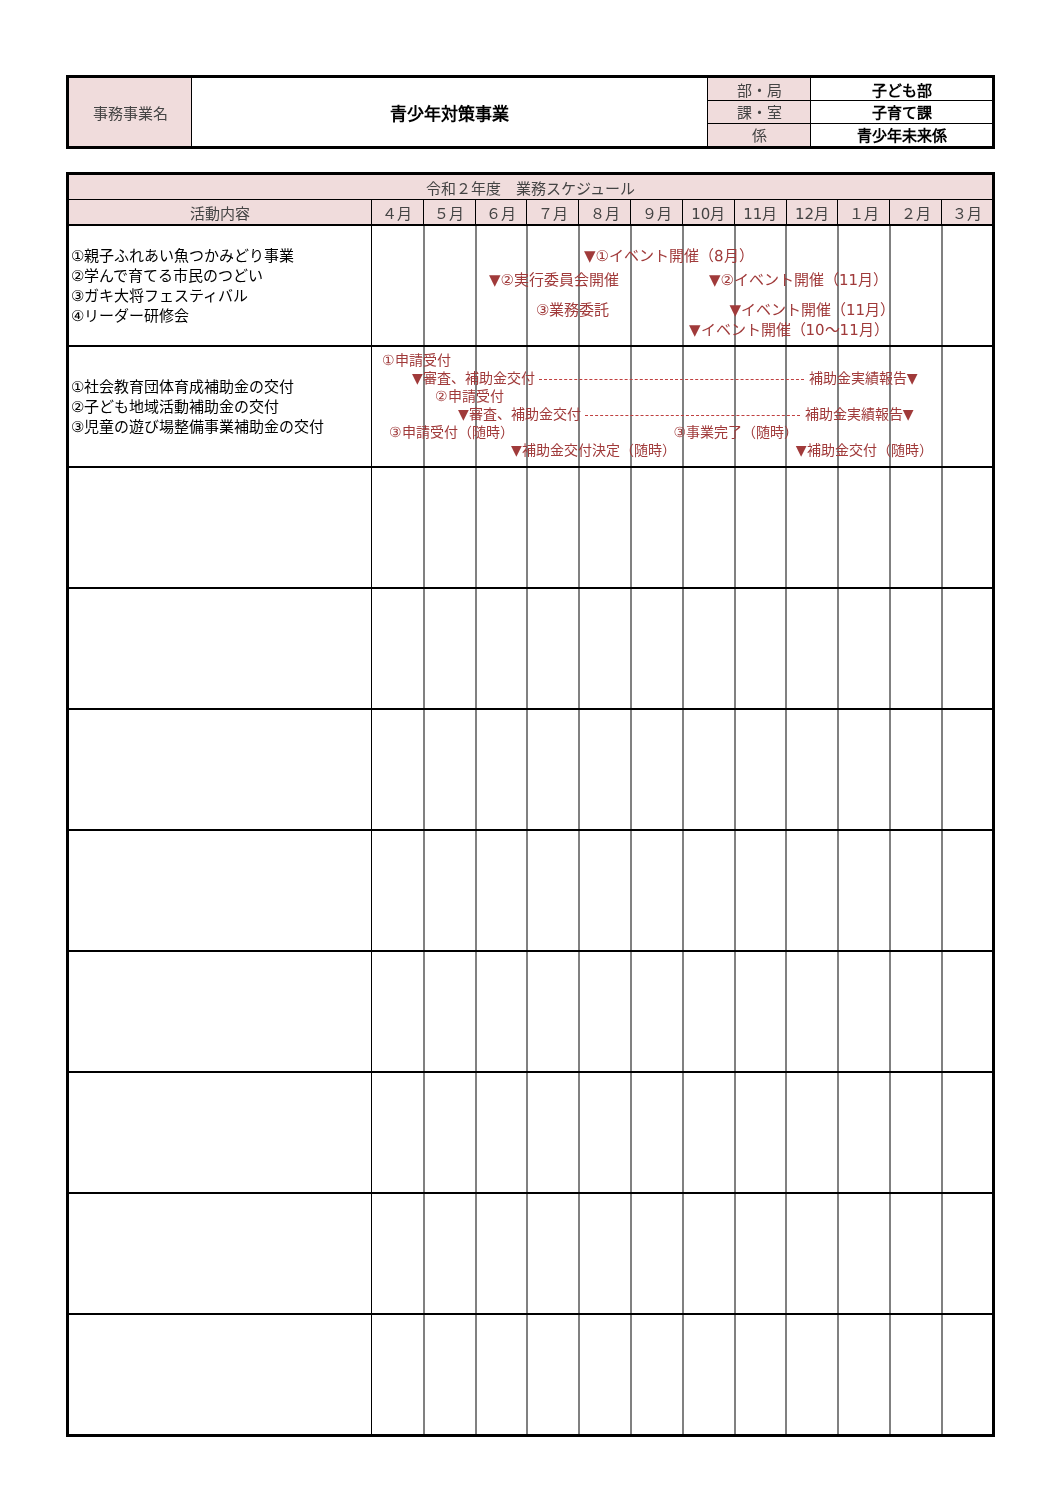| 事務事業名 | 青少年対策事業 | 部・局 | 子ども部 |
| | | 課・室 | 子育て課 |
| | | 係 | 青少年未来係 |
| 令和２年度 業務スケジュール | | | | | | | | | | | | |
| --- | --- | --- | --- | --- | --- | --- | --- | --- | --- | --- | --- | --- |
| 活動内容 | ４月 | ５月 | ６月 | ７月 | ８月 | ９月 | 10月 | 11月 | 12月 | １月 | ２月 | ３月 |
| ①親子ふれあい魚つかみどり事業 ②学んで育てる市民のつどい ③ガキ大将フェスティバル ④リーダー研修会 | ▼①イベント開催（8月） ▼②実行委員会開催 ▼②イベント開催（11月） ③業務委託 ▼イベント開催（11月） ▼イベント開催（10～11月） | | | | | | | | | | | |
| ①社会教育団体育成補助金の交付 ②子ども地域活動補助金の交付 ③児童の遊び場整備事業補助金の交付 | ①申請受付 ▼審査、補助金交付 補助金実績報告▼ ②申請受付 ▼審査、補助金交付 補助金実績報告▼ ③申請受付（随時） ③事業完了（随時） ▼補助金交付決定（随時） ▼補助金交付（随時） | | | | | | | | | | | |